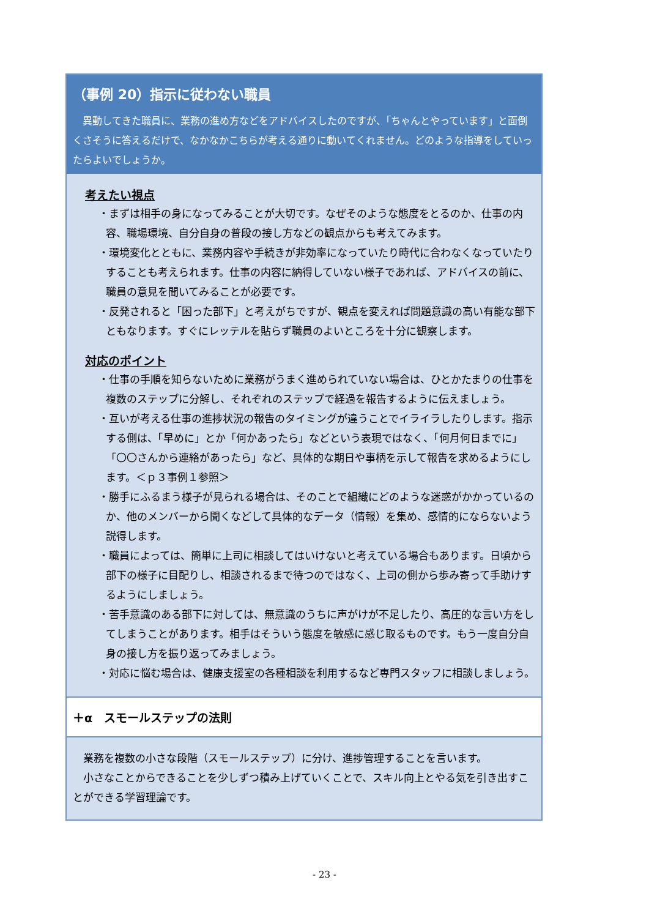（事例 20）指示に従わない職員
異動してきた職員に、業務の進め方などをアドバイスしたのですが、「ちゃんとやっています」と面倒くさそうに答えるだけで、なかなかこちらが考える通りに動いてくれません。どのような指導をしていったらよいでしょうか。
考えたい視点
・まずは相手の身になってみることが大切です。なぜそのような態度をとるのか、仕事の内容、職場環境、自分自身の普段の接し方などの観点からも考えてみます。
・環境変化とともに、業務内容や手続きが非効率になっていたり時代に合わなくなっていたりすることも考えられます。仕事の内容に納得していない様子であれば、アドバイスの前に、職員の意見を聞いてみることが必要です。
・反発されると「困った部下」と考えがちですが、観点を変えれば問題意識の高い有能な部下ともなります。すぐにレッテルを貼らず職員のよいところを十分に観察します。
対応のポイント
・仕事の手順を知らないために業務がうまく進められていない場合は、ひとかたまりの仕事を複数のステップに分解し、それぞれのステップで経過を報告するように伝えましょう。
・互いが考える仕事の進捗状況の報告のタイミングが違うことでイライラしたりします。指示する側は、「早めに」とか「何かあったら」などという表現ではなく、「何月何日までに」「〇〇さんから連絡があったら」など、具体的な期日や事柄を示して報告を求めるようにします。＜ｐ３事例１参照＞
・勝手にふるまう様子が見られる場合は、そのことで組織にどのような迷惑がかかっているのか、他のメンバーから聞くなどして具体的なデータ（情報）を集め、感情的にならないよう説得します。
・職員によっては、簡単に上司に相談してはいけないと考えている場合もあります。日頃から部下の様子に目配りし、相談されるまで待つのではなく、上司の側から歩み寄って手助けするようにしましょう。
・苦手意識のある部下に対しては、無意識のうちに声がけが不足したり、高圧的な言い方をしてしまうことがあります。相手はそういう態度を敏感に感じ取るものです。もう一度自分自身の接し方を振り返ってみましょう。
・対応に悩む場合は、健康支援室の各種相談を利用するなど専門スタッフに相談しましょう。
＋α　スモールステップの法則
業務を複数の小さな段階（スモールステップ）に分け、進捗管理することを言います。
小さなことからできることを少しずつ積み上げていくことで、スキル向上とやる気を引き出すことができる学習理論です。
- 23 -